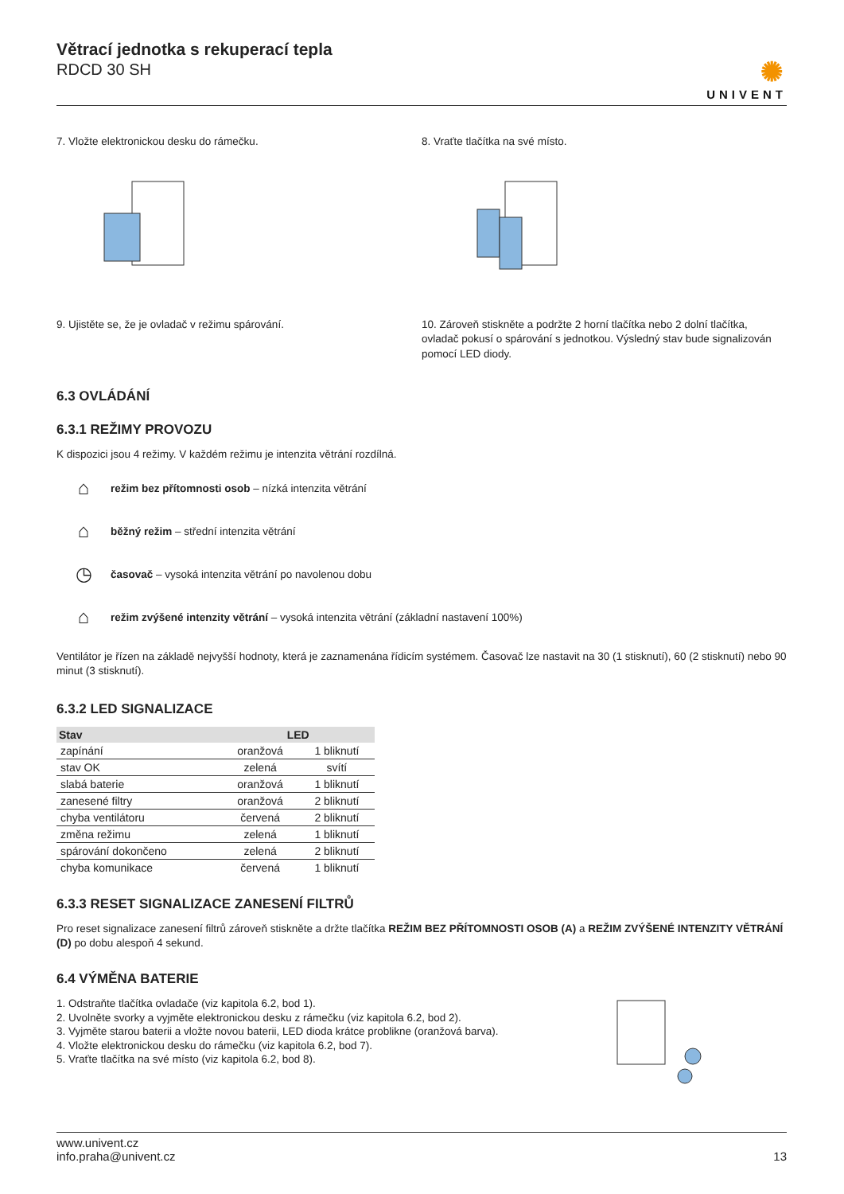Větrací jednotka s rekuperací tepla
RDCD 30 SH
✺
UNIVENT
7. Vložte elektronickou desku do rámečku.
8. Vraťte tlačítka na své místo.
9. Ujistěte se, že je ovladač v režimu spárování.
10. Zároveň stiskněte a podržte 2 horní tlačítka nebo 2 dolní tlačítka, ovladač pokusí o spárování s jednotkou. Výsledný stav bude signalizován pomocí LED diody.
6.3 OVLÁDÁNÍ
6.3.1 REŽIMY PROVOZU
K dispozici jsou 4 režimy. V každém režimu je intenzita větrání rozdílná.
⌂ režim bez přítomnosti osob – nízká intenzita větrání
⌂ běžný režim – střední intenzita větrání
◷ časovač – vysoká intenzita větrání po navolenou dobu
⌂ režim zvýšené intenzity větrání – vysoká intenzita větrání (základní nastavení 100%)
Ventilátor je řízen na základě nejvyšší hodnoty, která je zaznamenána řídicím systémem. Časovač lze nastavit na 30 (1 stisknutí), 60 (2 stisknutí) nebo 90 minut (3 stisknutí).
6.3.2 LED SIGNALIZACE
| Stav | LED | |
| --- | --- | --- |
| zapínání | oranžová | 1 bliknutí |
| stav OK | zelená | svítí |
| slabá baterie | oranžová | 1 bliknutí |
| zanesené filtry | oranžová | 2 bliknutí |
| chyba ventilátoru | červená | 2 bliknutí |
| změna režimu | zelená | 1 bliknutí |
| spárování dokončeno | zelená | 2 bliknutí |
| chyba komunikace | červená | 1 bliknutí |
6.3.3 RESET SIGNALIZACE ZANESENÍ FILTRŮ
Pro reset signalizace zanesení filtrů zároveň stiskněte a držte tlačítka REŽIM BEZ PŘÍTOMNOSTI OSOB (A) a REŽIM ZVÝŠENÉ INTENZITY VĚTRÁNÍ (D) po dobu alespoň 4 sekund.
6.4 VÝMĚNA BATERIE
1. Odstraňte tlačítka ovladače (viz kapitola 6.2, bod 1).
2. Uvolněte svorky a vyjměte elektronickou desku z rámečku (viz kapitola 6.2, bod 2).
3. Vyjměte starou baterii a vložte novou baterii, LED dioda krátce problikne (oranžová barva).
4. Vložte elektronickou desku do rámečku (viz kapitola 6.2, bod 7).
5. Vraťte tlačítka na své místo (viz kapitola 6.2, bod 8).
www.univent.cz
info.praha@univent.cz
13